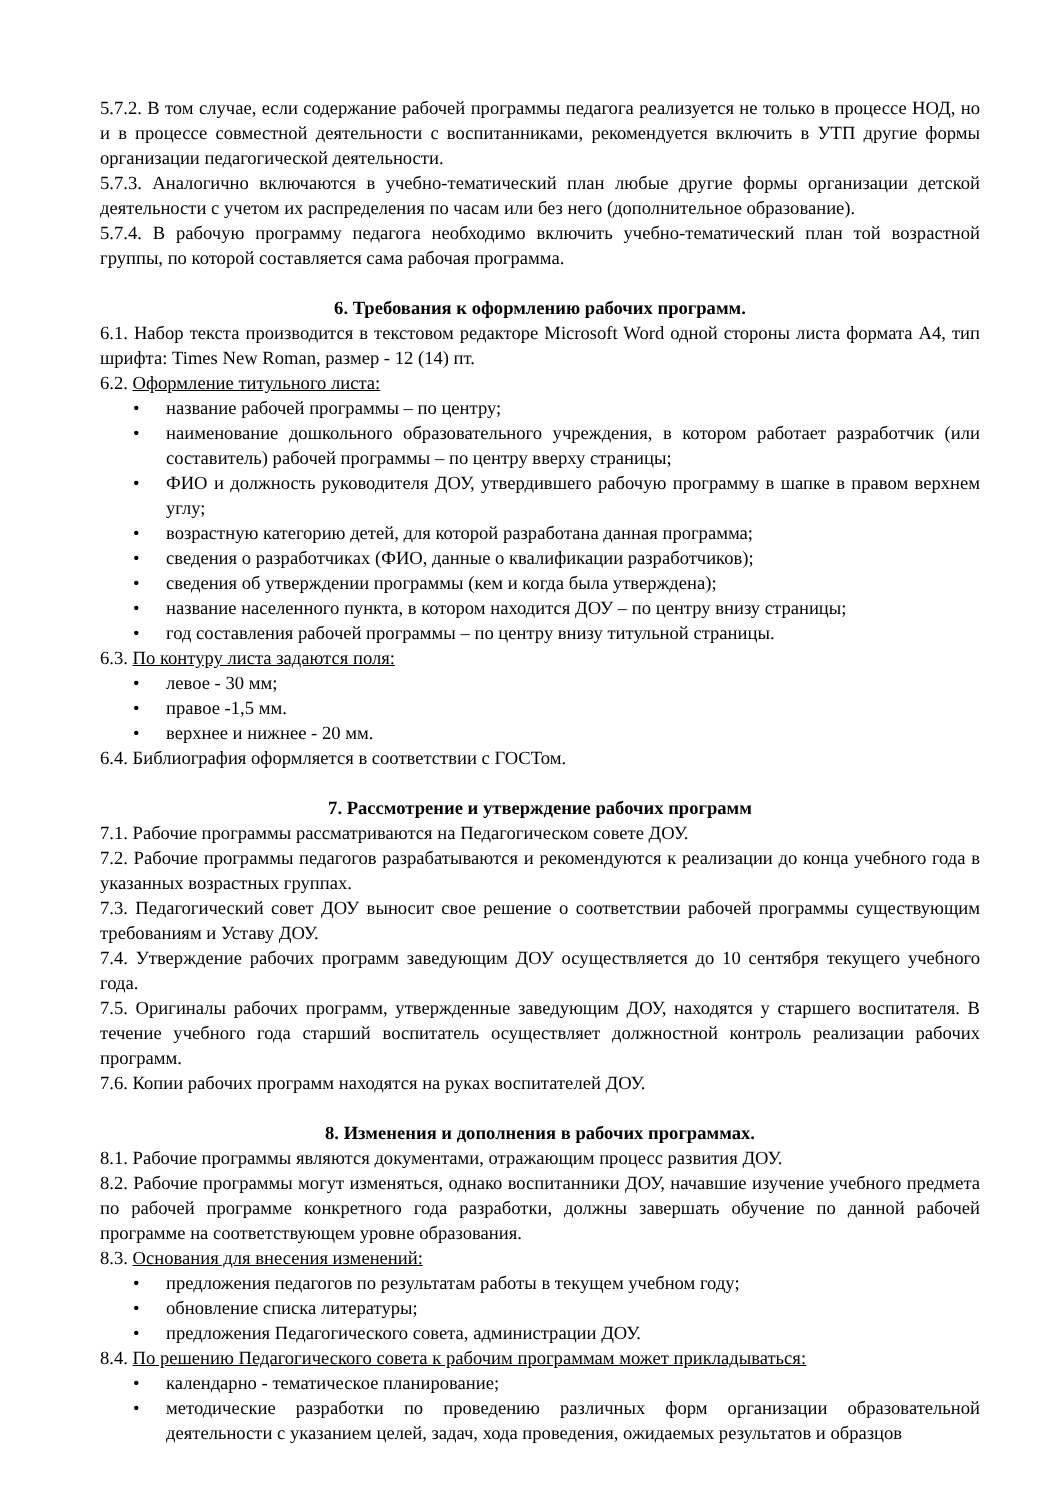5.7.2. В том случае, если содержание рабочей программы педагога реализуется не только в процессе НОД, но и в процессе совместной деятельности с воспитанниками, рекомендуется включить в УТП другие формы организации педагогической деятельности.
5.7.3. Аналогично включаются в учебно-тематический план любые другие формы организации детской деятельности с учетом их распределения по часам или без него (дополнительное образование).
5.7.4. В рабочую программу педагога необходимо включить учебно-тематический план той возрастной группы, по которой составляется сама рабочая программа.
6. Требования к оформлению рабочих программ.
6.1. Набор текста производится в текстовом редакторе Microsoft Word одной стороны листа формата А4, тип шрифта: Times New Roman, размер - 12 (14) пт.
6.2. Оформление титульного листа:
• название рабочей программы – по центру;
• наименование дошкольного образовательного учреждения, в котором работает разработчик (или составитель) рабочей программы – по центру вверху страницы;
• ФИО и должность руководителя ДОУ, утвердившего рабочую программу в шапке в правом верхнем углу;
• возрастную категорию детей, для которой разработана данная программа;
• сведения о разработчиках (ФИО, данные о квалификации разработчиков);
• сведения об утверждении программы (кем и когда была утверждена);
• название населенного пункта, в котором находится ДОУ – по центру внизу страницы;
• год составления рабочей программы – по центру внизу титульной страницы.
6.3. По контуру листа задаются поля:
• левое - 30 мм;
• правое -1,5 мм.
• верхнее и нижнее - 20 мм.
6.4. Библиография оформляется в соответствии с ГОСТом.
7. Рассмотрение и утверждение рабочих программ
7.1. Рабочие программы рассматриваются на Педагогическом совете ДОУ.
7.2. Рабочие программы педагогов разрабатываются и рекомендуются к реализации до конца учебного года в указанных возрастных группах.
7.3. Педагогический совет ДОУ выносит свое решение о соответствии рабочей программы существующим требованиям и Уставу ДОУ.
7.4. Утверждение рабочих программ заведующим ДОУ осуществляется до 10 сентября текущего учебного года.
7.5. Оригиналы рабочих программ, утвержденные заведующим ДОУ, находятся у старшего воспитателя. В течение учебного года старший воспитатель осуществляет должностной контроль реализации рабочих программ.
7.6. Копии рабочих программ находятся на руках воспитателей ДОУ.
8. Изменения и дополнения в рабочих программах.
8.1. Рабочие программы являются документами, отражающим процесс развития ДОУ.
8.2. Рабочие программы могут изменяться, однако воспитанники ДОУ, начавшие изучение учебного предмета по рабочей программе конкретного года разработки, должны завершать обучение по данной рабочей программе на соответствующем уровне образования.
8.3. Основания для внесения изменений:
• предложения педагогов по результатам работы в текущем учебном году;
• обновление списка литературы;
• предложения Педагогического совета, администрации ДОУ.
8.4. По решению Педагогического совета к рабочим программам может прикладываться:
• календарно - тематическое планирование;
• методические разработки по проведению различных форм организации образовательной деятельности с указанием целей, задач, хода проведения, ожидаемых результатов и образцов